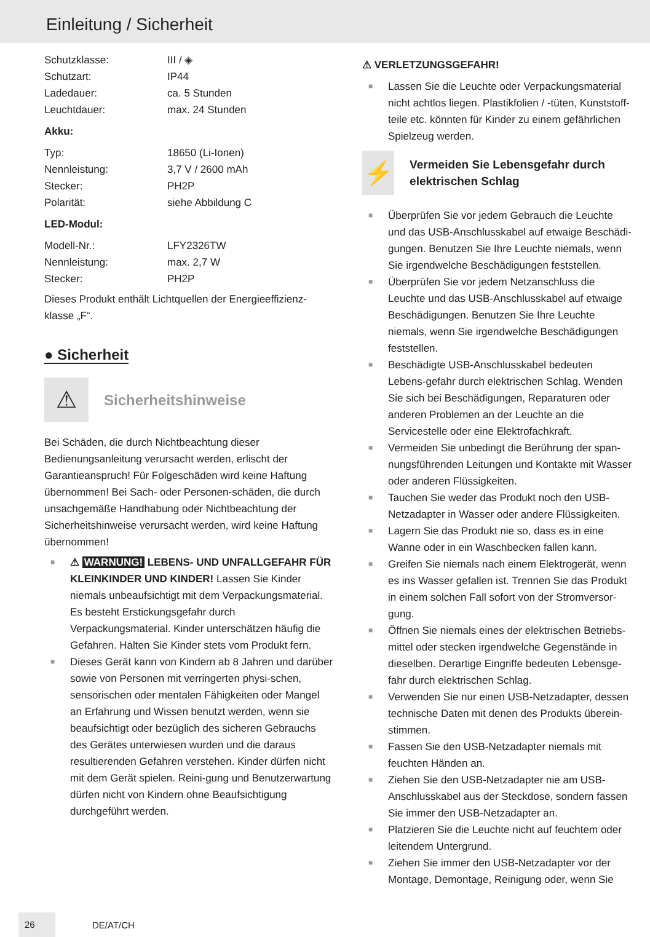Einleitung / Sicherheit
| Schutzklasse: | III / ◈ |
| Schutzart: | IP44 |
| Ladedauer: | ca. 5 Stunden |
| Leuchtdauer: | max. 24 Stunden |
Akku:
| Typ: | 18650 (Li-Ionen) |
| Nennleistung: | 3,7 V / 2600 mAh |
| Stecker: | PH2P |
| Polarität: | siehe Abbildung C |
LED-Modul:
| Modell-Nr.: | LFY2326TW |
| Nennleistung: | max. 2,7 W |
| Stecker: | PH2P |
Dieses Produkt enthält Lichtquellen der Energieeffizienz-klasse „F“.
● Sicherheit
⚠
Sicherheitshinweise
Bei Schäden, die durch Nichtbeachtung dieser Bedienungsanleitung verursacht werden, erlischt der Garantieanspruch! Für Folgeschäden wird keine Haftung übernommen! Bei Sach- oder Personen-schäden, die durch unsachgemäße Handhabung oder Nichtbeachtung der Sicherheitshinweise verursacht werden, wird keine Haftung übernommen!
■ ⚠ WARNUNG! LEBENS- UND UNFALLGEFAHR FÜR KLEINKINDER UND KINDER! Lassen Sie Kinder niemals unbeaufsichtigt mit dem Verpackungsmaterial. Es besteht Erstickungsgefahr durch Verpackungsmaterial. Kinder unterschätzen häufig die Gefahren. Halten Sie Kinder stets vom Produkt fern.
■ Dieses Gerät kann von Kindern ab 8 Jahren und darüber sowie von Personen mit verringerten physi-schen, sensorischen oder mentalen Fähigkeiten oder Mangel an Erfahrung und Wissen benutzt werden, wenn sie beaufsichtigt oder bezüglich des sicheren Gebrauchs des Gerätes unterwiesen wurden und die daraus resultierenden Gefahren verstehen. Kinder dürfen nicht mit dem Gerät spielen. Reini-gung und Benutzerwartung dürfen nicht von Kindern ohne Beaufsichtigung durchgeführt werden.
⚠ VERLETZUNGSGEFAHR!
■ Lassen Sie die Leuchte oder Verpackungsmaterial nicht achtlos liegen. Plastikfolien / -tüten, Kunststoff-teile etc. könnten für Kinder zu einem gefährlichen Spielzeug werden.
⚡
Vermeiden Sie Lebensgefahr durch elektrischen Schlag
■ Überprüfen Sie vor jedem Gebrauch die Leuchte und das USB-Anschlusskabel auf etwaige Beschädi-gungen. Benutzen Sie Ihre Leuchte niemals, wenn Sie irgendwelche Beschädigungen feststellen.
■ Überprüfen Sie vor jedem Netzanschluss die Leuchte und das USB-Anschlusskabel auf etwaige Beschädigungen. Benutzen Sie Ihre Leuchte niemals, wenn Sie irgendwelche Beschädigungen feststellen.
■ Beschädigte USB-Anschlusskabel bedeuten Lebens-gefahr durch elektrischen Schlag. Wenden Sie sich bei Beschädigungen, Reparaturen oder anderen Problemen an der Leuchte an die Servicestelle oder eine Elektrofachkraft.
■ Vermeiden Sie unbedingt die Berührung der span-nungsführenden Leitungen und Kontakte mit Wasser oder anderen Flüssigkeiten.
■ Tauchen Sie weder das Produkt noch den USB-Netzadapter in Wasser oder andere Flüssigkeiten.
■ Lagern Sie das Produkt nie so, dass es in eine Wanne oder in ein Waschbecken fallen kann.
■ Greifen Sie niemals nach einem Elektrogerät, wenn es ins Wasser gefallen ist. Trennen Sie das Produkt in einem solchen Fall sofort von der Stromversor-gung.
■ Öffnen Sie niemals eines der elektrischen Betriebs-mittel oder stecken irgendwelche Gegenstände in dieselben. Derartige Eingriffe bedeuten Lebensge-fahr durch elektrischen Schlag.
■ Verwenden Sie nur einen USB-Netzadapter, dessen technische Daten mit denen des Produkts überein-stimmen.
■ Fassen Sie den USB-Netzadapter niemals mit feuchten Händen an.
■ Ziehen Sie den USB-Netzadapter nie am USB-Anschlusskabel aus der Steckdose, sondern fassen Sie immer den USB-Netzadapter an.
■ Platzieren Sie die Leuchte nicht auf feuchtem oder leitendem Untergrund.
■ Ziehen Sie immer den USB-Netzadapter vor der Montage, Demontage, Reinigung oder, wenn Sie
26 DE/AT/CH